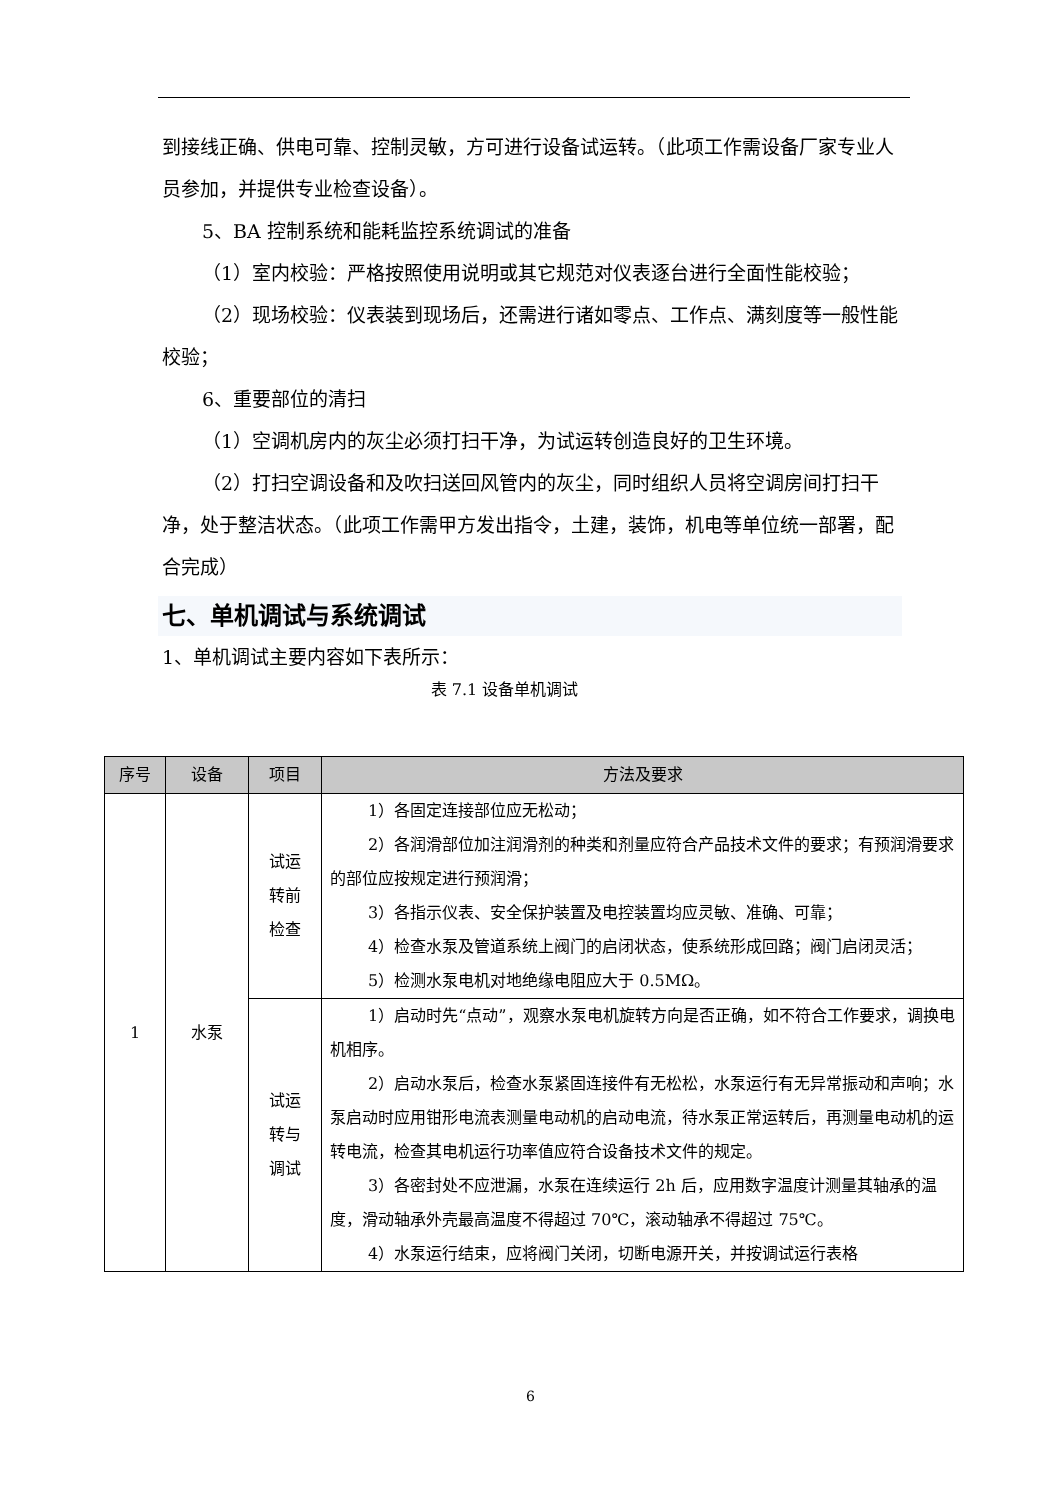到接线正确、供电可靠、控制灵敏，方可进行设备试运转。（此项工作需设备厂家专业人员参加，并提供专业检查设备）。
5、BA 控制系统和能耗监控系统调试的准备
（1）室内校验：严格按照使用说明或其它规范对仪表逐台进行全面性能校验；
（2）现场校验：仪表装到现场后，还需进行诸如零点、工作点、满刻度等一般性能校验；
6、重要部位的清扫
（1）空调机房内的灰尘必须打扫干净，为试运转创造良好的卫生环境。
（2）打扫空调设备和及吹扫送回风管内的灰尘，同时组织人员将空调房间打扫干净，处于整洁状态。（此项工作需甲方发出指令，土建，装饰，机电等单位统一部署，配合完成）
七、单机调试与系统调试
1、单机调试主要内容如下表所示：
表 7.1 设备单机调试
| 序号 | 设备 | 项目 | 方法及要求 |
| --- | --- | --- | --- |
| 1 | 水泵 | 试运 转前 检查 | 1）各固定连接部位应无松动； 2）各润滑部位加注润滑剂的种类和剂量应符合产品技术文件的要求；有预润滑要求的部位应按规定进行预润滑； 3）各指示仪表、安全保护装置及电控装置均应灵敏、准确、可靠； 4）检查水泵及管道系统上阀门的启闭状态，使系统形成回路；阀门启闭灵活； 5）检测水泵电机对地绝缘电阻应大于 0.5MΩ。 |
| | | 试运 转与 调试 | 1）启动时先“点动”，观察水泵电机旋转方向是否正确，如不符合工作要求，调换电机相序。 2）启动水泵后，检查水泵紧固连接件有无松松，水泵运行有无异常振动和声响；水泵启动时应用钳形电流表测量电动机的启动电流，待水泵正常运转后，再测量电动机的运转电流，检查其电机运行功率值应符合设备技术文件的规定。 3）各密封处不应泄漏，水泵在连续运行 2h 后，应用数字温度计测量其轴承的温度，滑动轴承外壳最高温度不得超过 70℃，滚动轴承不得超过 75℃。 4）水泵运行结束，应将阀门关闭，切断电源开关，并按调试运行表格 |
6